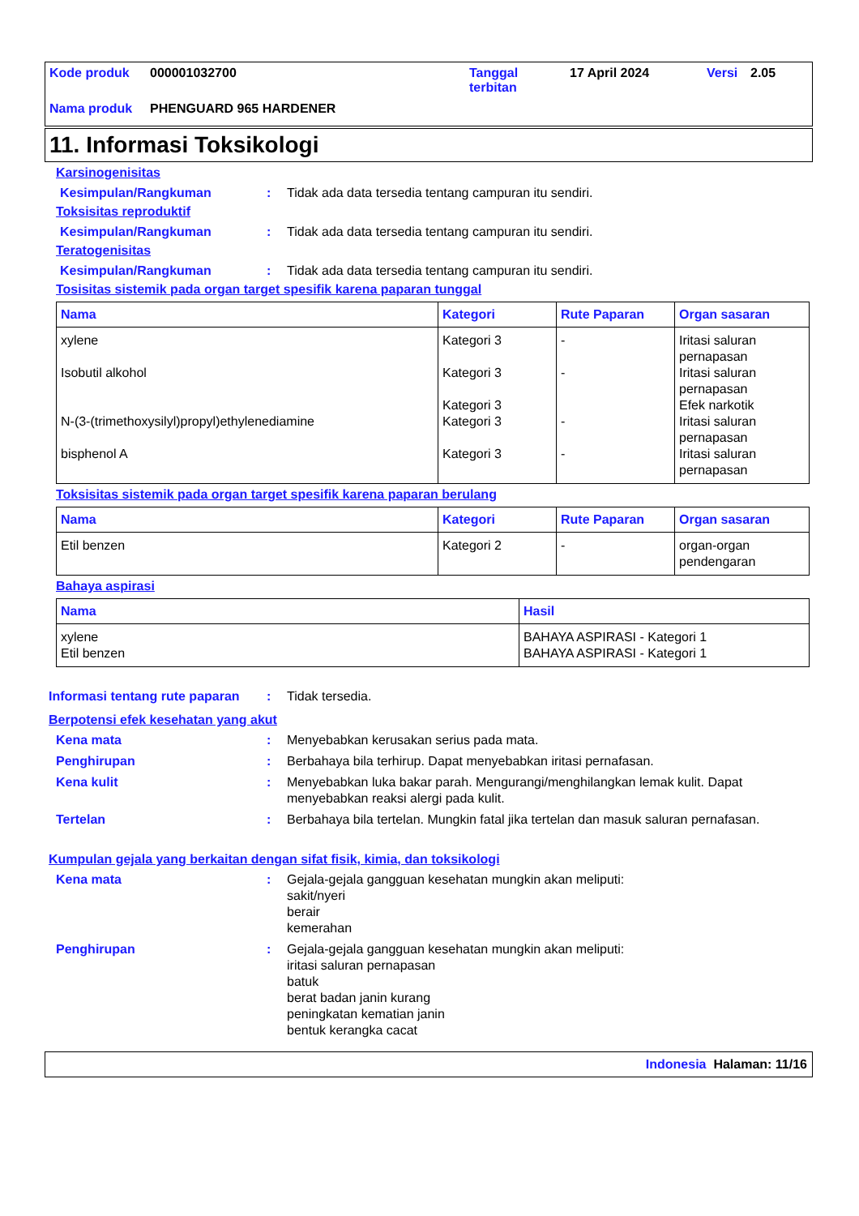| Kode produk | 000001032700 | Tanggal terbitan | 17 April 2024 | Versi | 2.05 |
| Nama produk | PHENGUARD 965 HARDENER | | | | |
11. Informasi Toksikologi
Karsinogenisitas
Kesimpulan/Rangkuman : Tidak ada data tersedia tentang campuran itu sendiri.
Toksisitas reproduktif
Kesimpulan/Rangkuman : Tidak ada data tersedia tentang campuran itu sendiri.
Teratogenisitas
Kesimpulan/Rangkuman : Tidak ada data tersedia tentang campuran itu sendiri.
Tosisitas sistemik pada organ target spesifik karena paparan tunggal
| Nama | Kategori | Rute Paparan | Organ sasaran |
| --- | --- | --- | --- |
| xylene Isobutil alkohol N-(3-(trimethoxysilyl)propyl)ethylenediamine bisphenol A | Kategori 3 Kategori 3 Kategori 3 Kategori 3 Kategori 3 | - - - - | Iritasi saluran pernapasan Iritasi saluran pernapasan Efek narkotik Iritasi saluran pernapasan Iritasi saluran pernapasan |
Toksisitas sistemik pada organ target spesifik karena paparan berulang
| Nama | Kategori | Rute Paparan | Organ sasaran |
| --- | --- | --- | --- |
| Etil benzen | Kategori 2 | - | organ-organ pendengaran |
Bahaya aspirasi
| Nama | Hasil |
| --- | --- |
| xylene Etil benzen | BAHAYA ASPIRASI - Kategori 1 BAHAYA ASPIRASI - Kategori 1 |
Informasi tentang rute paparan
: Tidak tersedia.
Berpotensi efek kesehatan yang akut
Kena mata : Menyebabkan kerusakan serius pada mata.
Penghirupan : Berbahaya bila terhirup. Dapat menyebabkan iritasi pernafasan.
Kena kulit : Menyebabkan luka bakar parah. Mengurangi/menghilangkan lemak kulit. Dapat menyebabkan reaksi alergi pada kulit.
Tertelan : Berbahaya bila tertelan. Mungkin fatal jika tertelan dan masuk saluran pernafasan.
Kumpulan gejala yang berkaitan dengan sifat fisik, kimia, dan toksikologi
Kena mata : Gejala-gejala gangguan kesehatan mungkin akan meliputi:
sakit/nyeri
berair
kemerahan
Penghirupan : Gejala-gejala gangguan kesehatan mungkin akan meliputi:
iritasi saluran pernapasan
batuk
berat badan janin kurang
peningkatan kematian janin
bentuk kerangka cacat
Indonesia Halaman: 11/16